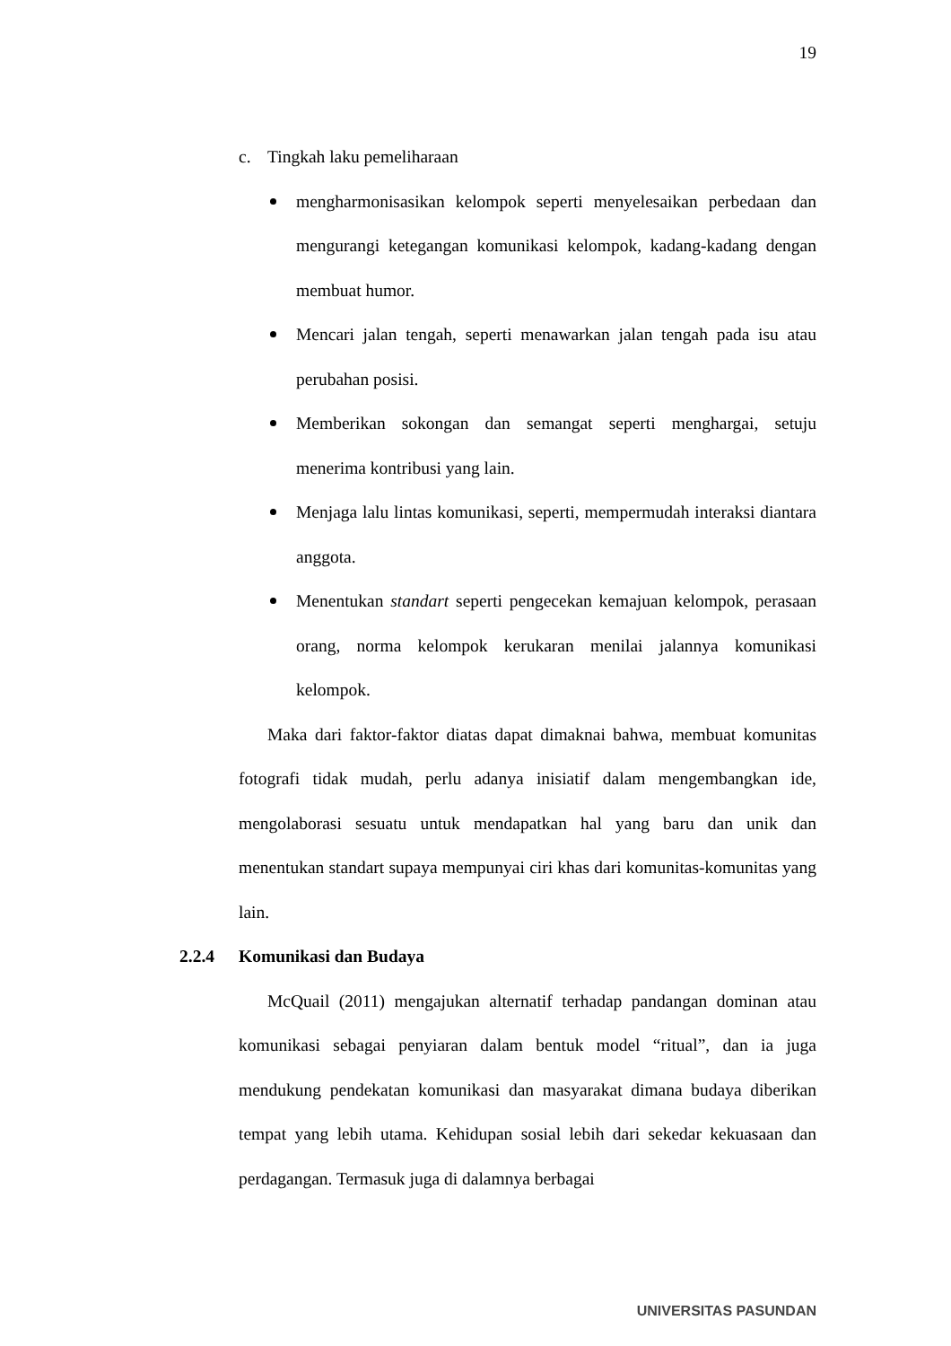19
c. Tingkah laku pemeliharaan
mengharmonisasikan kelompok seperti menyelesaikan perbedaan dan mengurangi ketegangan komunikasi kelompok, kadang-kadang dengan membuat humor.
Mencari jalan tengah, seperti menawarkan jalan tengah pada isu atau perubahan posisi.
Memberikan sokongan dan semangat seperti menghargai, setuju menerima kontribusi yang lain.
Menjaga lalu lintas komunikasi, seperti, mempermudah interaksi diantara anggota.
Menentukan standart seperti pengecekan kemajuan kelompok, perasaan orang, norma kelompok kerukaran menilai jalannya komunikasi kelompok.
Maka dari faktor-faktor diatas dapat dimaknai bahwa, membuat komunitas fotografi tidak mudah, perlu adanya inisiatif dalam mengembangkan ide, mengolaborasi sesuatu untuk mendapatkan hal yang baru dan unik dan menentukan standart supaya mempunyai ciri khas dari komunitas-komunitas yang lain.
2.2.4 Komunikasi dan Budaya
McQuail (2011) mengajukan alternatif terhadap pandangan dominan atau komunikasi sebagai penyiaran dalam bentuk model “ritual”, dan ia juga mendukung pendekatan komunikasi dan masyarakat dimana budaya diberikan tempat yang lebih utama. Kehidupan sosial lebih dari sekedar kekuasaan dan perdagangan. Termasuk juga di dalamnya berbagai
UNIVERSITAS PASUNDAN